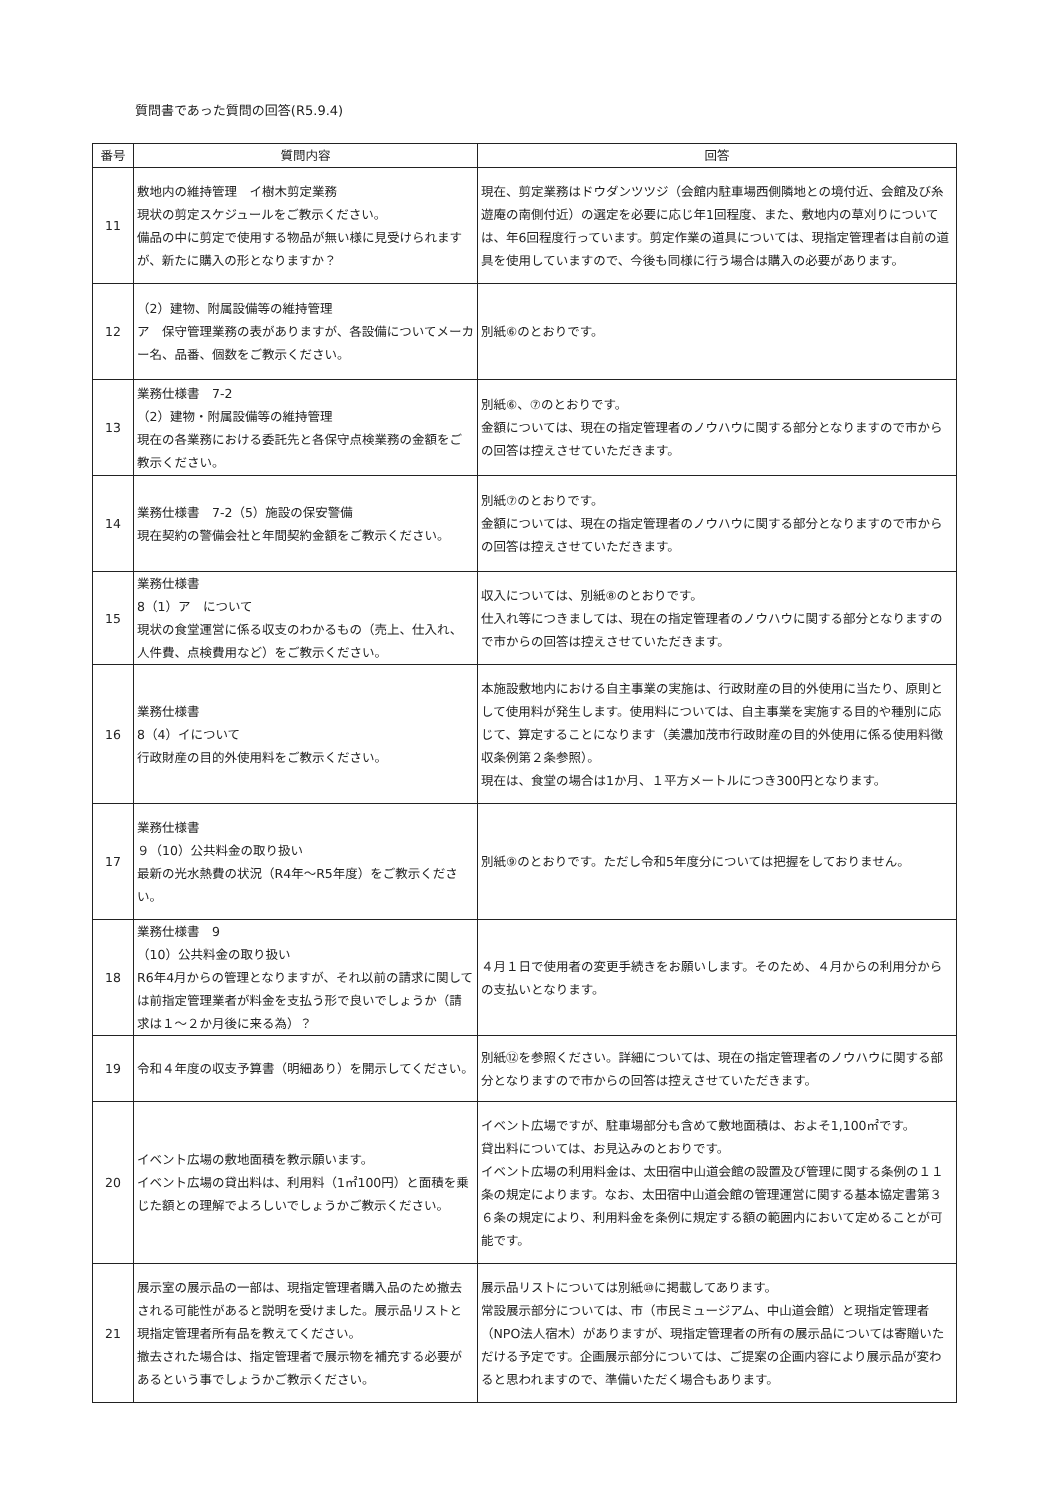質問書であった質問の回答(R5.9.4)
| 番号 | 質問内容 | 回答 |
| --- | --- | --- |
| 11 | 敷地内の維持管理 イ樹木剪定業務 現状の剪定スケジュールをご教示ください。 備品の中に剪定で使用する物品が無い様に見受けられますが、新たに購入の形となりますか？ | 現在、剪定業務はドウダンツツジ（会館内駐車場西側隣地との境付近、会館及び糸遊庵の南側付近）の選定を必要に応じ年1回程度、また、敷地内の草刈りについては、年6回程度行っています。剪定作業の道具については、現指定管理者は自前の道具を使用していますので、今後も同様に行う場合は購入の必要があります。 |
| 12 | （2）建物、附属設備等の維持管理 ア 保守管理業務の表がありますが、各設備についてメーカー名、品番、個数をご教示ください。 | 別紙⑥のとおりです。 |
| 13 | 業務仕様書 7-2 （2）建物・附属設備等の維持管理 現在の各業務における委託先と各保守点検業務の金額をご教示ください。 | 別紙⑥、⑦のとおりです。 金額については、現在の指定管理者のノウハウに関する部分となりますので市からの回答は控えさせていただきます。 |
| 14 | 業務仕様書 7-2（5）施設の保安警備 現在契約の警備会社と年間契約金額をご教示ください。 | 別紙⑦のとおりです。 金額については、現在の指定管理者のノウハウに関する部分となりますので市からの回答は控えさせていただきます。 |
| 15 | 業務仕様書 8（1）ア について 現状の食堂運営に係る収支のわかるもの（売上、仕入れ、人件費、点検費用など）をご教示ください。 | 収入については、別紙⑧のとおりです。 仕入れ等につきましては、現在の指定管理者のノウハウに関する部分となりますので市からの回答は控えさせていただきます。 |
| 16 | 業務仕様書 8（4）イについて 行政財産の目的外使用料をご教示ください。 | 本施設敷地内における自主事業の実施は、行政財産の目的外使用に当たり、原則として使用料が発生します。使用料については、自主事業を実施する目的や種別に応じて、算定することになります（美濃加茂市行政財産の目的外使用に係る使用料徴収条例第２条参照）。 現在は、食堂の場合は1か月、１平方メートルにつき300円となります。 |
| 17 | 業務仕様書 ９（10）公共料金の取り扱い 最新の光水熱費の状況（R4年～R5年度）をご教示ください。 | 別紙⑨のとおりです。ただし令和5年度分については把握をしておりません。 |
| 18 | 業務仕様書 9 （10）公共料金の取り扱い R6年4月からの管理となりますが、それ以前の請求に関しては前指定管理業者が料金を支払う形で良いでしょうか（請求は１～２か月後に来る為）？ | ４月１日で使用者の変更手続きをお願いします。そのため、４月からの利用分からの支払いとなります。 |
| 19 | 令和４年度の収支予算書（明細あり）を開示してください。 | 別紙⑫を参照ください。詳細については、現在の指定管理者のノウハウに関する部分となりますので市からの回答は控えさせていただきます。 |
| 20 | イベント広場の敷地面積を教示願います。 イベント広場の貸出料は、利用料（1㎡100円）と面積を乗じた額との理解でよろしいでしょうかご教示ください。 | イベント広場ですが、駐車場部分も含めて敷地面積は、およそ1,100㎡です。 貸出料については、お見込みのとおりです。 イベント広場の利用料金は、太田宿中山道会館の設置及び管理に関する条例の１１条の規定によります。なお、太田宿中山道会館の管理運営に関する基本協定書第３６条の規定により、利用料金を条例に規定する額の範囲内において定めることが可能です。 |
| 21 | 展示室の展示品の一部は、現指定管理者購入品のため撤去される可能性があると説明を受けました。展示品リストと現指定管理者所有品を教えてください。 撤去された場合は、指定管理者で展示物を補充する必要があるという事でしょうかご教示ください。 | 展示品リストについては別紙⑩に掲載してあります。 常設展示部分については、市（市民ミュージアム、中山道会館）と現指定管理者（NPO法人宿木）がありますが、現指定管理者の所有の展示品については寄贈いただける予定です。企画展示部分については、ご提案の企画内容により展示品が変わると思われますので、準備いただく場合もあります。 |